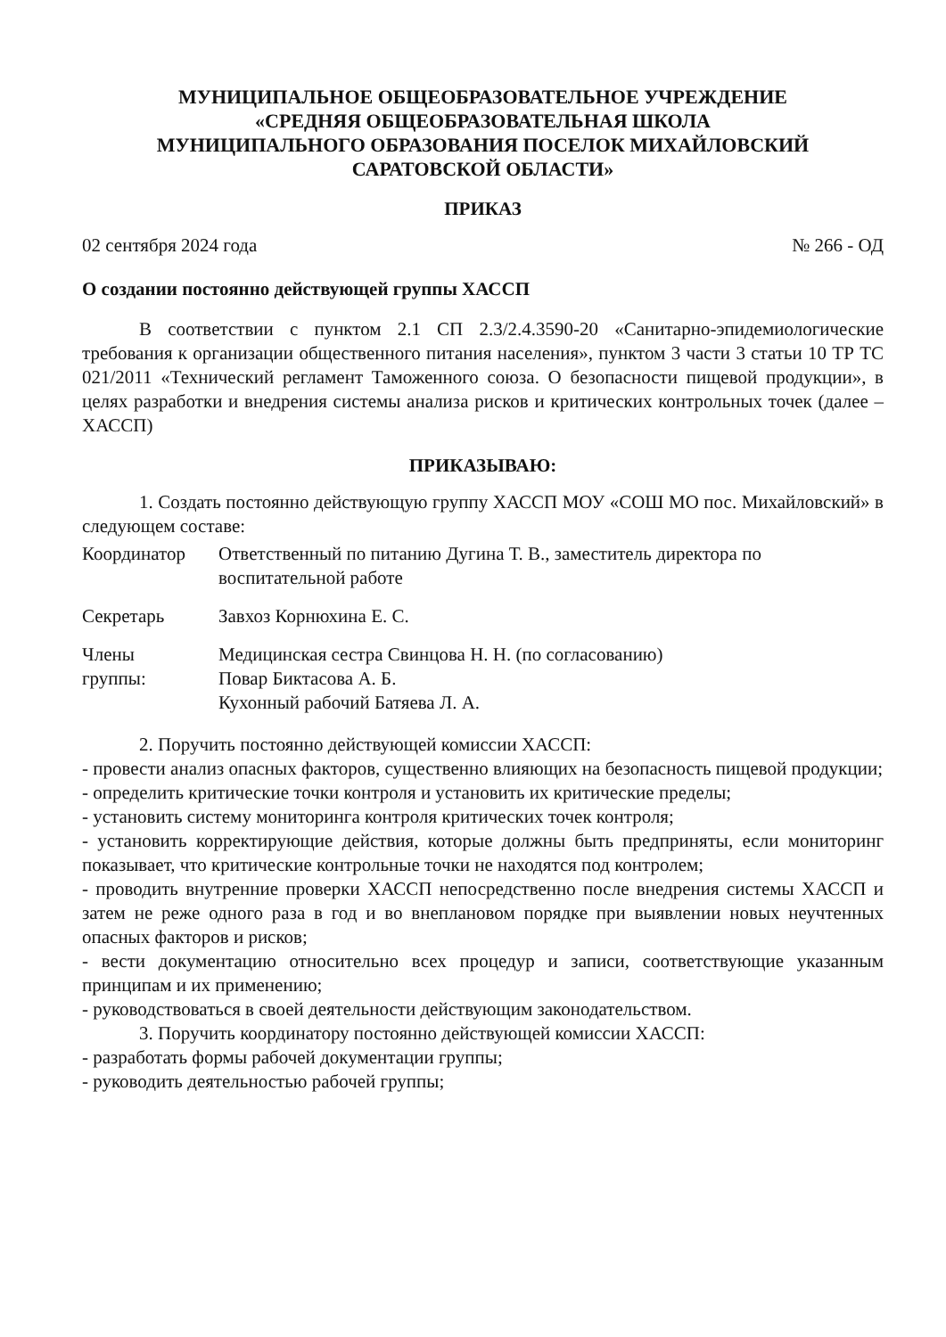МУНИЦИПАЛЬНОЕ ОБЩЕОБРАЗОВАТЕЛЬНОЕ УЧРЕЖДЕНИЕ
«СРЕДНЯЯ ОБЩЕОБРАЗОВАТЕЛЬНАЯ ШКОЛА
МУНИЦИПАЛЬНОГО ОБРАЗОВАНИЯ ПОСЕЛОК МИХАЙЛОВСКИЙ
САРАТОВСКОЙ ОБЛАСТИ»
ПРИКАЗ
02 сентября 2024 года № 266 - ОД
О создании постоянно действующей группы ХАССП
В соответствии с пунктом 2.1 СП 2.3/2.4.3590-20 «Санитарно-эпидемиологические требования к организации общественного питания населения», пунктом 3 части 3 статьи 10 ТР ТС 021/2011 «Технический регламент Таможенного союза. О безопасности пищевой продукции», в целях разработки и внедрения системы анализа рисков и критических контрольных точек (далее – ХАССП)
ПРИКАЗЫВАЮ:
1. Создать постоянно действующую группу ХАССП МОУ «СОШ МО пос. Михайловский» в следующем составе:
| Координатор | Ответственный по питанию Дугина Т. В., заместитель директора по воспитательной работе |
| Секретарь | Завхоз Корнюхина Е. С. |
| Члены группы: | Медицинская сестра Свинцова Н. Н. (по согласованию) Повар Биктасова А. Б. Кухонный рабочий Батяева Л. А. |
2. Поручить постоянно действующей комиссии ХАССП:
- провести анализ опасных факторов, существенно влияющих на безопасность пищевой продукции;
- определить критические точки контроля и установить их критические пределы;
- установить систему мониторинга контроля критических точек контроля;
- установить корректирующие действия, которые должны быть предприняты, если мониторинг показывает, что критические контрольные точки не находятся под контролем;
- проводить внутренние проверки ХАССП непосредственно после внедрения системы ХАССП и затем не реже одного раза в год и во внеплановом порядке при выявлении новых неучтенных опасных факторов и рисков;
- вести документацию относительно всех процедур и записи, соответствующие указанным принципам и их применению;
- руководствоваться в своей деятельности действующим законодательством.
3. Поручить координатору постоянно действующей комиссии ХАССП:
- разработать формы рабочей документации группы;
- руководить деятельностью рабочей группы;